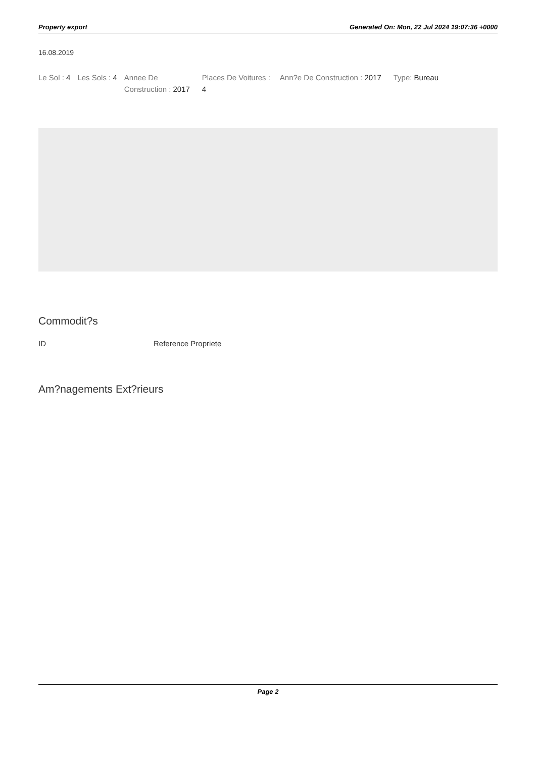Property export Generated On: Mon, 22 Jul 2024 19:07:36 +0000
16.08.2019
Le Sol : 4 Les Sols : 4 Annee De Construction : 2017
Places De Voitures : 4
Ann?e De Construction : 2017 Type: Bureau
Commodit?s
| ID | Reference Propriete |
| --- | --- |
Am?nagements Ext?rieurs
Page 2